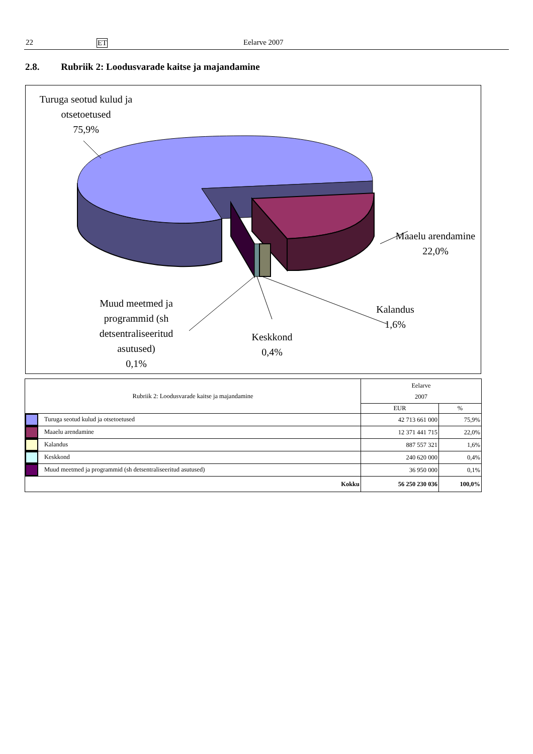22 ET Eelarve 2007
2.8. Rubriik 2: Loodusvarade kaitse ja majandamine
Turuga seotud kulud ja otsetoetused
75,9%
Maaelu arendamine
22,0%
Kalandus
1,6%
Keskkond
0,4%
Muud meetmed ja programmid (sh detsentraliseeritud asutused)
0,1%
| Rubriik 2: Loodusvarade kaitse ja majandamine | Eelarve 2007 | |
| | EUR | % |
| Turuga seotud kulud ja otsetoetused | 42 713 661 000 | 75,9% |
| Maaelu arendamine | 12 371 441 715 | 22,0% |
| Kalandus | 887 557 321 | 1,6% |
| Keskkond | 240 620 000 | 0,4% |
| Muud meetmed ja programmid (sh detsentraliseeritud asutused) | 36 950 000 | 0,1% |
| Kokku | 56 250 230 036 | 100,0% |